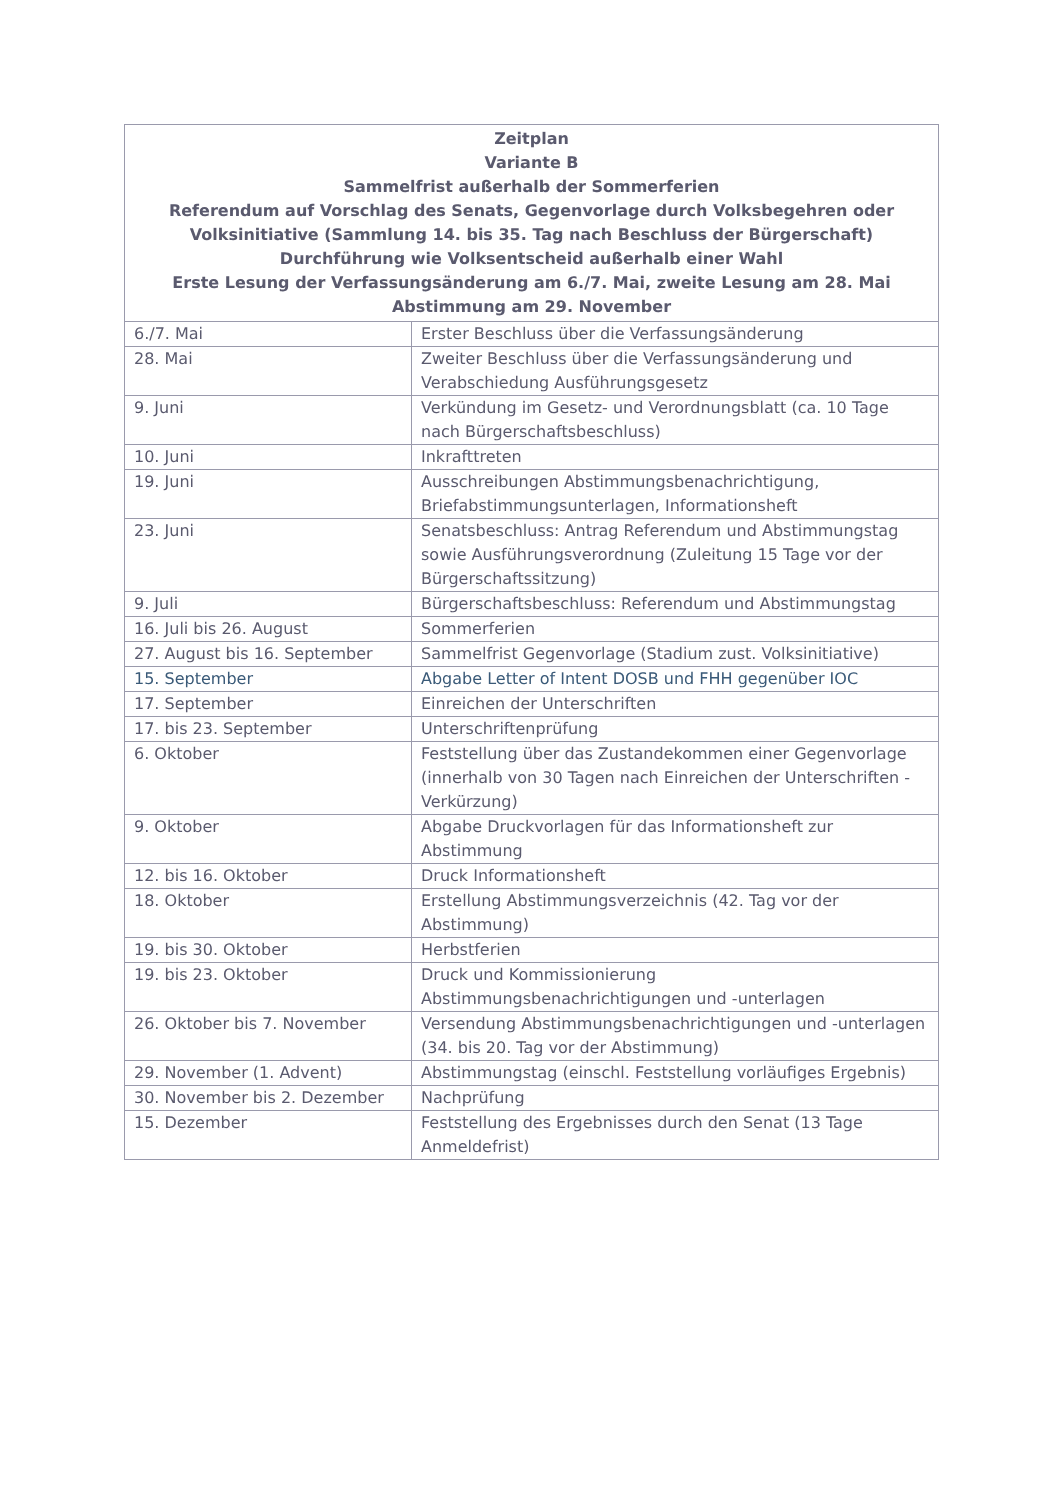| Zeitplan Variante B Sammelfrist außerhalb der Sommerferien Referendum auf Vorschlag des Senats, Gegenvorlage durch Volksbegehren oder Volksinitiative (Sammlung 14. bis 35. Tag nach Beschluss der Bürgerschaft) Durchführung wie Volksentscheid außerhalb einer Wahl Erste Lesung der Verfassungsänderung am 6./7. Mai, zweite Lesung am 28. Mai Abstimmung am 29. November | |
| --- | --- |
| 6./7. Mai | Erster Beschluss über die Verfassungsänderung |
| 28. Mai | Zweiter Beschluss über die Verfassungsänderung und Verabschiedung Ausführungsgesetz |
| 9. Juni | Verkündung im Gesetz- und Verordnungsblatt (ca. 10 Tage nach Bürgerschaftsbeschluss) |
| 10. Juni | Inkrafttreten |
| 19. Juni | Ausschreibungen Abstimmungsbenachrichtigung, Briefabstimmungsunterlagen, Informationsheft |
| 23. Juni | Senatsbeschluss: Antrag Referendum und Abstimmungstag sowie Ausführungsverordnung (Zuleitung 15 Tage vor der Bürgerschaftssitzung) |
| 9. Juli | Bürgerschaftsbeschluss: Referendum und Abstimmungstag |
| 16. Juli bis 26. August | Sommerferien |
| 27. August bis 16. September | Sammelfrist Gegenvorlage (Stadium zust. Volksinitiative) |
| 15. September | Abgabe Letter of Intent DOSB und FHH gegenüber IOC |
| 17. September | Einreichen der Unterschriften |
| 17. bis 23. September | Unterschriftenprüfung |
| 6. Oktober | Feststellung über das Zustandekommen einer Gegenvorlage (innerhalb von 30 Tagen nach Einreichen der Unterschriften - Verkürzung) |
| 9. Oktober | Abgabe Druckvorlagen für das Informationsheft zur Abstimmung |
| 12. bis 16. Oktober | Druck Informationsheft |
| 18. Oktober | Erstellung Abstimmungsverzeichnis (42. Tag vor der Abstimmung) |
| 19. bis 30. Oktober | Herbstferien |
| 19. bis 23. Oktober | Druck und Kommissionierung Abstimmungsbenachrichtigungen und -unterlagen |
| 26. Oktober bis 7. November | Versendung Abstimmungsbenachrichtigungen und -unterlagen (34. bis 20. Tag vor der Abstimmung) |
| 29. November (1. Advent) | Abstimmungstag (einschl. Feststellung vorläufiges Ergebnis) |
| 30. November bis 2. Dezember | Nachprüfung |
| 15. Dezember | Feststellung des Ergebnisses durch den Senat (13 Tage Anmeldefrist) |